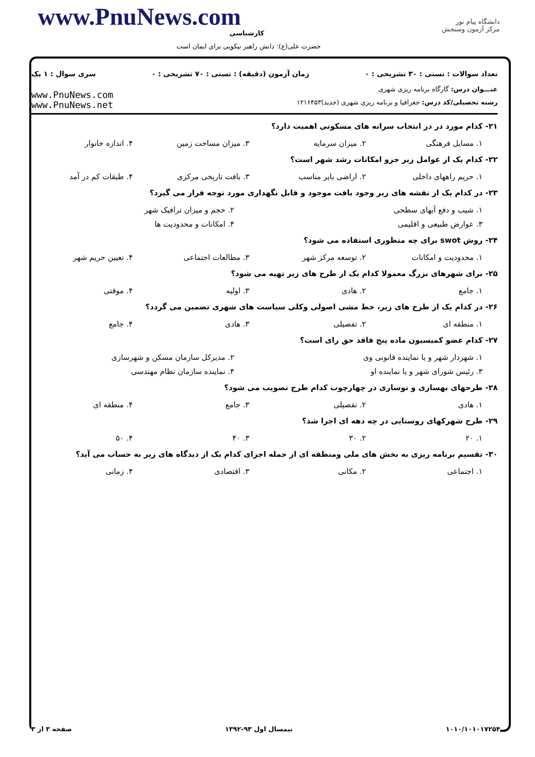www.PnuNews.com
کارشناسی
حضرت علی(ع): دانش راهبر نیکویی برای ایمان است
دانشگاه پیام نور
مرکز آزمون وسنجش
تعداد سوالات : تستی : ۳۰ تشریحی : ۰ زمان آزمون (دقیقه) : تستی : ۷۰ تشریحی : ۰ سری سوال : ۱ یک
عنـــوان درس: گارگاه برنامه ریزی شهری
رشته تحصیلی/کد درس: جغرافیا و برنامه ریزی شهری (جدید)۱۲۱۶۴۵۳
www.PnuNews.com
www.PnuNews.net
۲۱- کدام مورد در در انتخاب سرانه های مسکونی اهمیت دارد؟
۱. مسایل فرهنگی ۲. میزان سرمایه ۳. میزان مساحت زمین ۴. اندازه خانوار
۲۲- کدام یک از عوامل زیر جزو امکانات رشد شهر است؟
۱. حریم راههای داخلی ۲. اراضی بایر مناسب ۳. بافت تاریخی مرکزی ۴. طبقات کم در آمد
۲۳- در کدام یک از نقشه های زیر وجود بافت موجود و قابل نگهداری مورد توجه قرار می گیرد؟
۱. شیب و دفع آبهای سطحی ۲. حجم و میزان ترافیک شهر
۳. عوارض طبیعی و اقلیمی ۴. امکانات و محدودیت ها
۲۴- روش swot برای چه منظوری استفاده می شود؟
۱. محدودیت و امکانات ۲. توسعه مرکز شهر ۳. مطالعات اجتماعی ۴. تعیین حریم شهر
۲۵- برای شهرهای بزرگ معمولا کدام یک از طرح های زیر تهیه می شود؟
۱. جامع ۲. هادی ۳. اولیه ۴. موقتی
۲۶- در کدام یک از طرح های زیر، خط مشی اصولی وکلی سیاست های شهری تضمین می گردد؟
۱. منطقه ای ۲. تفصیلی ۳. هادی ۴. جامع
۲۷- کدام عضو کمیسیون ماده پنج فاقد حق رای است؟
۱. شهردار شهر و یا نماینده قانونی وی ۲. مدیرکل سازمان مسکن و شهرسازی
۳. رئیس شورای شهر و یا نماینده او ۴. نماینده سازمان نظام مهندسی
۲۸- طرحهای بهسازی و نوسازی در چهارچوب کدام طرح تصویب می شود؟
۱. هادی ۲. تفصیلی ۳. جامع ۴. منطقه ای
۲۹- طرح شهرکهای روستایی در چه دهه ای اجرا شد؟
۱. ۲۰ ۲. ۳۰ ۳. ۴۰ ۴. ۵۰
۳۰- تقسیم برنامه ریزی به بخش های ملی ومنطقه ای از جمله اجزای کدام یک از دیدگاه های زیر به حساب می آید؟
۱. اجتماعی ۲. مکانی ۳. اقتصادی ۴. زمانی
۱۰۱۰/۱۰۱۰۱۷۲۵۴ نیمسال اول ۹۳-۱۳۹۲ صفحه ۳ از ۳